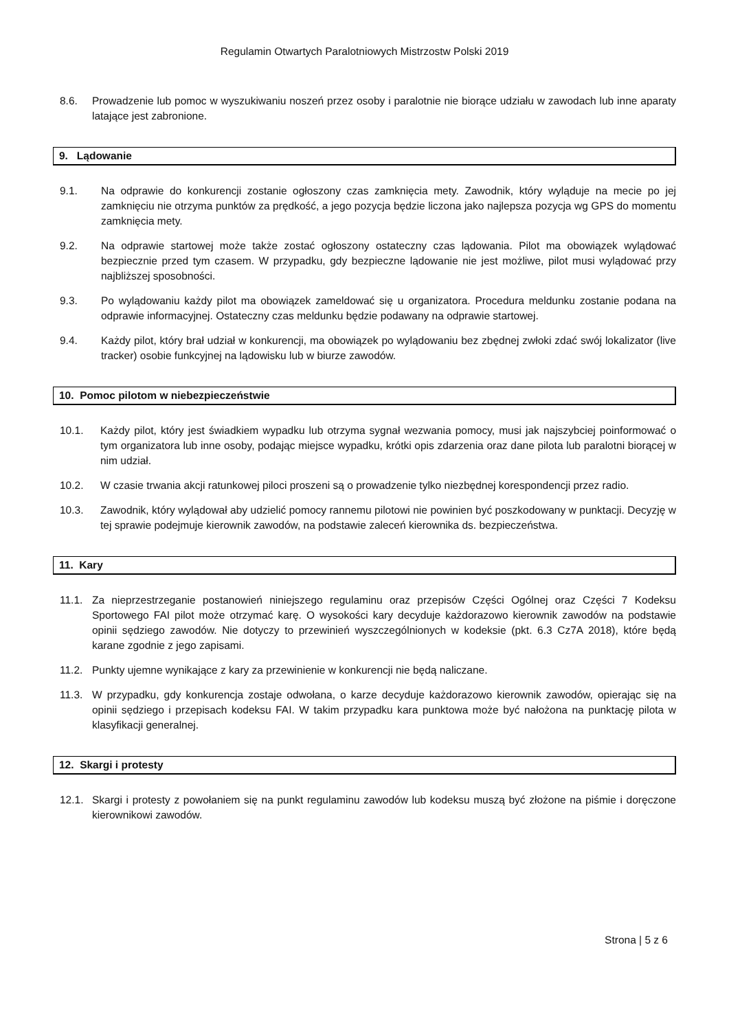Regulamin Otwartych Paralotniowych Mistrzostw Polski 2019
8.6. Prowadzenie lub pomoc w wyszukiwaniu noszeń przez osoby i paralotnie nie biorące udziału w zawodach lub inne aparaty latające jest zabronione.
9. Lądowanie
9.1. Na odprawie do konkurencji zostanie ogłoszony czas zamknięcia mety. Zawodnik, który wyląduje na mecie po jej zamknięciu nie otrzyma punktów za prędkość, a jego pozycja będzie liczona jako najlepsza pozycja wg GPS do momentu zamknięcia mety.
9.2. Na odprawie startowej może także zostać ogłoszony ostateczny czas lądowania. Pilot ma obowiązek wylądować bezpiecznie przed tym czasem. W przypadku, gdy bezpieczne lądowanie nie jest możliwe, pilot musi wylądować przy najbliższej sposobności.
9.3. Po wylądowaniu każdy pilot ma obowiązek zameldować się u organizatora. Procedura meldunku zostanie podana na odprawie informacyjnej. Ostateczny czas meldunku będzie podawany na odprawie startowej.
9.4. Każdy pilot, który brał udział w konkurencji, ma obowiązek po wylądowaniu bez zbędnej zwłoki zdać swój lokalizator (live tracker) osobie funkcyjnej na lądowisku lub w biurze zawodów.
10. Pomoc pilotom w niebezpieczeństwie
10.1. Każdy pilot, który jest świadkiem wypadku lub otrzyma sygnał wezwania pomocy, musi jak najszybciej poinformować o tym organizatora lub inne osoby, podając miejsce wypadku, krótki opis zdarzenia oraz dane pilota lub paralotni biorącej w nim udział.
10.2. W czasie trwania akcji ratunkowej piloci proszeni są o prowadzenie tylko niezbędnej korespondencji przez radio.
10.3. Zawodnik, który wylądował aby udzielić pomocy rannemu pilotowi nie powinien być poszkodowany w punktacji. Decyzję w tej sprawie podejmuje kierownik zawodów, na podstawie zaleceń kierownika ds. bezpieczeństwa.
11. Kary
11.1. Za nieprzestrzeganie postanowień niniejszego regulaminu oraz przepisów Części Ogólnej oraz Części 7 Kodeksu Sportowego FAI pilot może otrzymać karę. O wysokości kary decyduje każdorazowo kierownik zawodów na podstawie opinii sędziego zawodów. Nie dotyczy to przewinień wyszczególnionych w kodeksie (pkt. 6.3 Cz7A 2018), które będą karane zgodnie z jego zapisami.
11.2. Punkty ujemne wynikające z kary za przewinienie w konkurencji nie będą naliczane.
11.3. W przypadku, gdy konkurencja zostaje odwołana, o karze decyduje każdorazowo kierownik zawodów, opierając się na opinii sędziego i przepisach kodeksu FAI. W takim przypadku kara punktowa może być nałożona na punktację pilota w klasyfikacji generalnej.
12. Skargi i protesty
12.1. Skargi i protesty z powołaniem się na punkt regulaminu zawodów lub kodeksu muszą być złożone na piśmie i doręczone kierownikowi zawodów.
Strona | 5 z 6